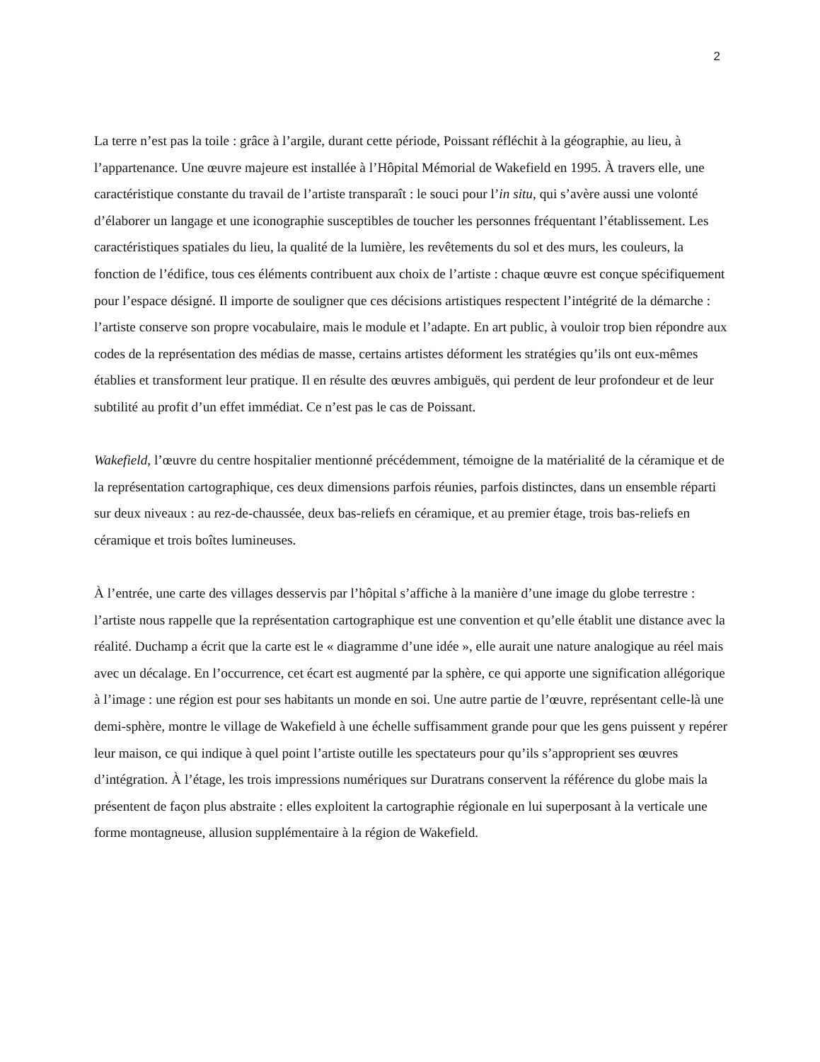2
La terre n’est pas la toile : grâce à l’argile, durant cette période, Poissant réfléchit à la géographie, au lieu, à l’appartenance. Une œuvre majeure est installée à l’Hôpital Mémorial de Wakefield en 1995. À travers elle, une caractéristique constante du travail de l’artiste transparaît : le souci pour l’in situ, qui s’avère aussi une volonté d’élaborer un langage et une iconographie susceptibles de toucher les personnes fréquentant l’établissement. Les caractéristiques spatiales du lieu, la qualité de la lumière, les revêtements du sol et des murs, les couleurs, la fonction de l’édifice, tous ces éléments contribuent aux choix de l’artiste : chaque œuvre est conçue spécifiquement pour l’espace désigné. Il importe de souligner que ces décisions artistiques respectent l’intégrité de la démarche : l’artiste conserve son propre vocabulaire, mais le module et l’adapte. En art public, à vouloir trop bien répondre aux codes de la représentation des médias de masse, certains artistes déforment les stratégies qu’ils ont eux-mêmes établies et transforment leur pratique. Il en résulte des œuvres ambiguës, qui perdent de leur profondeur et de leur subtilité au profit d’un effet immédiat. Ce n’est pas le cas de Poissant.
Wakefield, l’œuvre du centre hospitalier mentionné précédemment, témoigne de la matérialité de la céramique et de la représentation cartographique, ces deux dimensions parfois réunies, parfois distinctes, dans un ensemble réparti sur deux niveaux : au rez-de-chaussée, deux bas-reliefs en céramique, et au premier étage, trois bas-reliefs en céramique et trois boîtes lumineuses.
À l’entrée, une carte des villages desservis par l’hôpital s’affiche à la manière d’une image du globe terrestre : l’artiste nous rappelle que la représentation cartographique est une convention et qu’elle établit une distance avec la réalité. Duchamp a écrit que la carte est le « diagramme d’une idée », elle aurait une nature analogique au réel mais avec un décalage. En l’occurrence, cet écart est augmenté par la sphère, ce qui apporte une signification allégorique à l’image : une région est pour ses habitants un monde en soi. Une autre partie de l’œuvre, représentant celle-là une demi-sphère, montre le village de Wakefield à une échelle suffisamment grande pour que les gens puissent y repérer leur maison, ce qui indique à quel point l’artiste outille les spectateurs pour qu’ils s’approprient ses œuvres d’intégration. À l’étage, les trois impressions numériques sur Duratrans conservent la référence du globe mais la présentent de façon plus abstraite : elles exploitent la cartographie régionale en lui superposant à la verticale une forme montagneuse, allusion supplémentaire à la région de Wakefield.